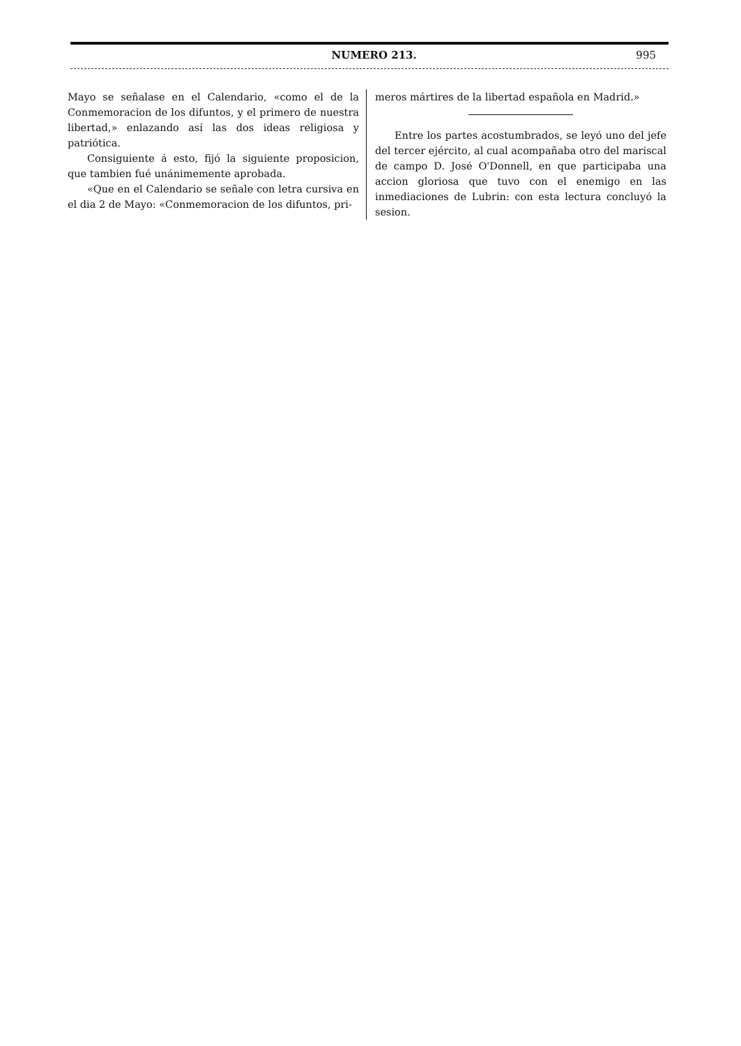NUMERO 213. 995
Mayo se señalase en el Calendario, «como el de la Conmemoracion de los difuntos, y el primero de nuestra libertad,» enlazando así las dos ideas religiosa y patriótica.
Consiguiente á esto, fijó la siguiente proposicion, que tambien fué unánimemente aprobada.
«Que en el Calendario se señale con letra cursiva en el dia 2 de Mayo: «Conmemoracion de los difuntos, pri-
meros mártires de la libertad española en Madrid.»
Entre los partes acostumbrados, se leyó uno del jefe del tercer ejército, al cual acompañaba otro del mariscal de campo D. José O'Donnell, en que participaba una accion gloriosa que tuvo con el enemigo en las inmediaciones de Lubrin: con esta lectura concluyó la sesion.